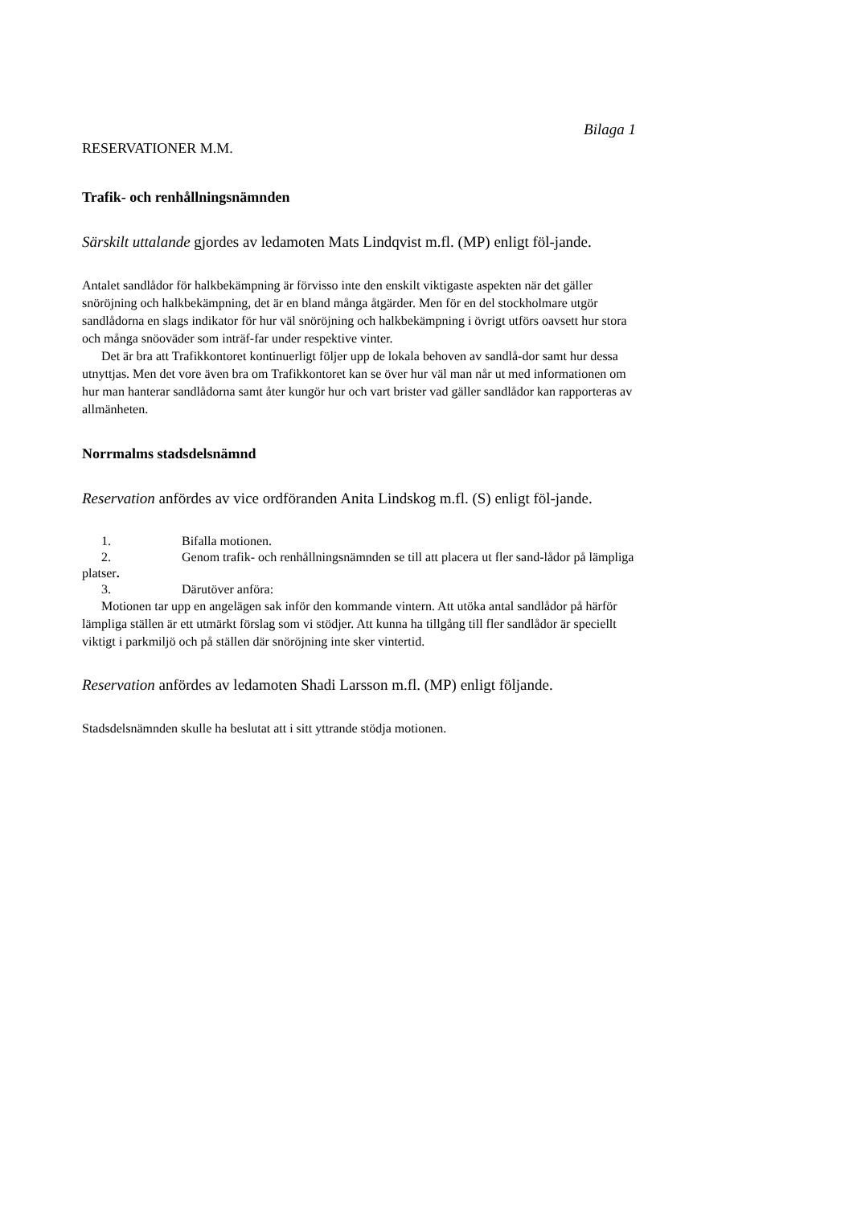Bilaga 1
RESERVATIONER M.M.
Trafik- och renhållningsnämnden
Särskilt uttalande gjordes av ledamoten Mats Lindqvist m.fl. (MP) enligt föl-jande.
Antalet sandlådor för halkbekämpning är förvisso inte den enskilt viktigaste aspekten när det gäller snöröjning och halkbekämpning, det är en bland många åtgärder. Men för en del stockholmare utgör sandlådorna en slags indikator för hur väl snöröjning och halkbekämpning i övrigt utförs oavsett hur stora och många snöoväder som inträf-far under respektive vinter.
Det är bra att Trafikkontoret kontinuerligt följer upp de lokala behoven av sandlå-dor samt hur dessa utnyttjas. Men det vore även bra om Trafikkontoret kan se över hur väl man når ut med informationen om hur man hanterar sandlådorna samt åter kungör hur och vart brister vad gäller sandlådor kan rapporteras av allmänheten.
Norrmalms stadsdelsnämnd
Reservation anfördes av vice ordföranden Anita Lindskog m.fl. (S) enligt föl-jande.
1. Bifalla motionen.
2. Genom trafik- och renhållningsnämnden se till att placera ut fler sand-lådor på lämpliga platser.
3. Därutöver anföra:
Motionen tar upp en angelägen sak inför den kommande vintern. Att utöka antal sandlådor på härför lämpliga ställen är ett utmärkt förslag som vi stödjer. Att kunna ha tillgång till fler sandlådor är speciellt viktigt i parkmiljö och på ställen där snöröjning inte sker vintertid.
Reservation anfördes av ledamoten Shadi Larsson m.fl. (MP) enligt följande.
Stadsdelsnämnden skulle ha beslutat att i sitt yttrande stödja motionen.